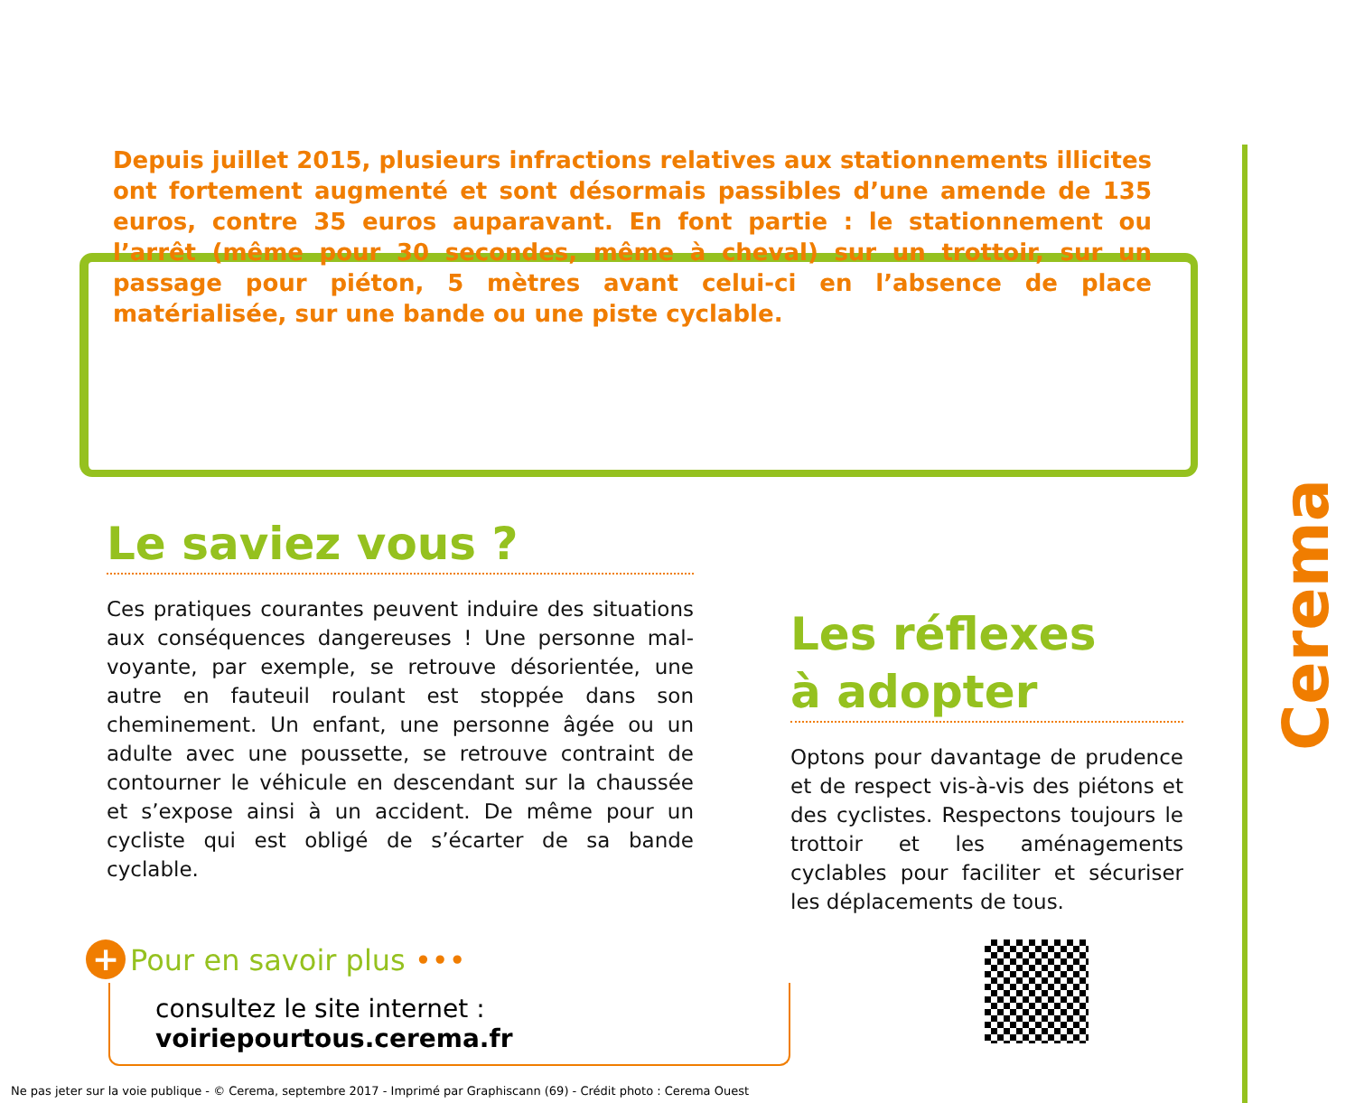Depuis juillet 2015, plusieurs infractions relatives aux stationnements illicites ont fortement augmenté et sont désormais passibles d’une amende de 135 euros, contre 35 euros auparavant. En font partie : le stationnement ou l’arrêt (même pour 30 secondes, même à cheval) sur un trottoir, sur un passage pour piéton, 5 mètres avant celui-ci en l’absence de place matérialisée, sur une bande ou une piste cyclable.
Le saviez vous ?
Ces pratiques courantes peuvent induire des situations aux conséquences dangereuses ! Une personne mal-voyante, par exemple, se retrouve désorientée, une autre en fauteuil roulant est stoppée dans son cheminement. Un enfant, une personne âgée ou un adulte avec une poussette, se retrouve contraint de contourner le véhicule en descendant sur la chaussée et s’expose ainsi à un accident. De même pour un cycliste qui est obligé de s’écarter de sa bande cyclable.
Les réflexes
à adopter
Optons pour davantage de prudence et de respect vis-à-vis des piétons et des cyclistes. Respectons toujours le trottoir et les aménagements cyclables pour faciliter et sécuriser les déplacements de tous.
+ Pour en savoir plus •••
consultez le site internet : voiriepourtous.cerema.fr
Cerema
Ne pas jeter sur la voie publique - © Cerema, septembre 2017 - Imprimé par Graphiscann (69) - Crédit photo : Cerema Ouest